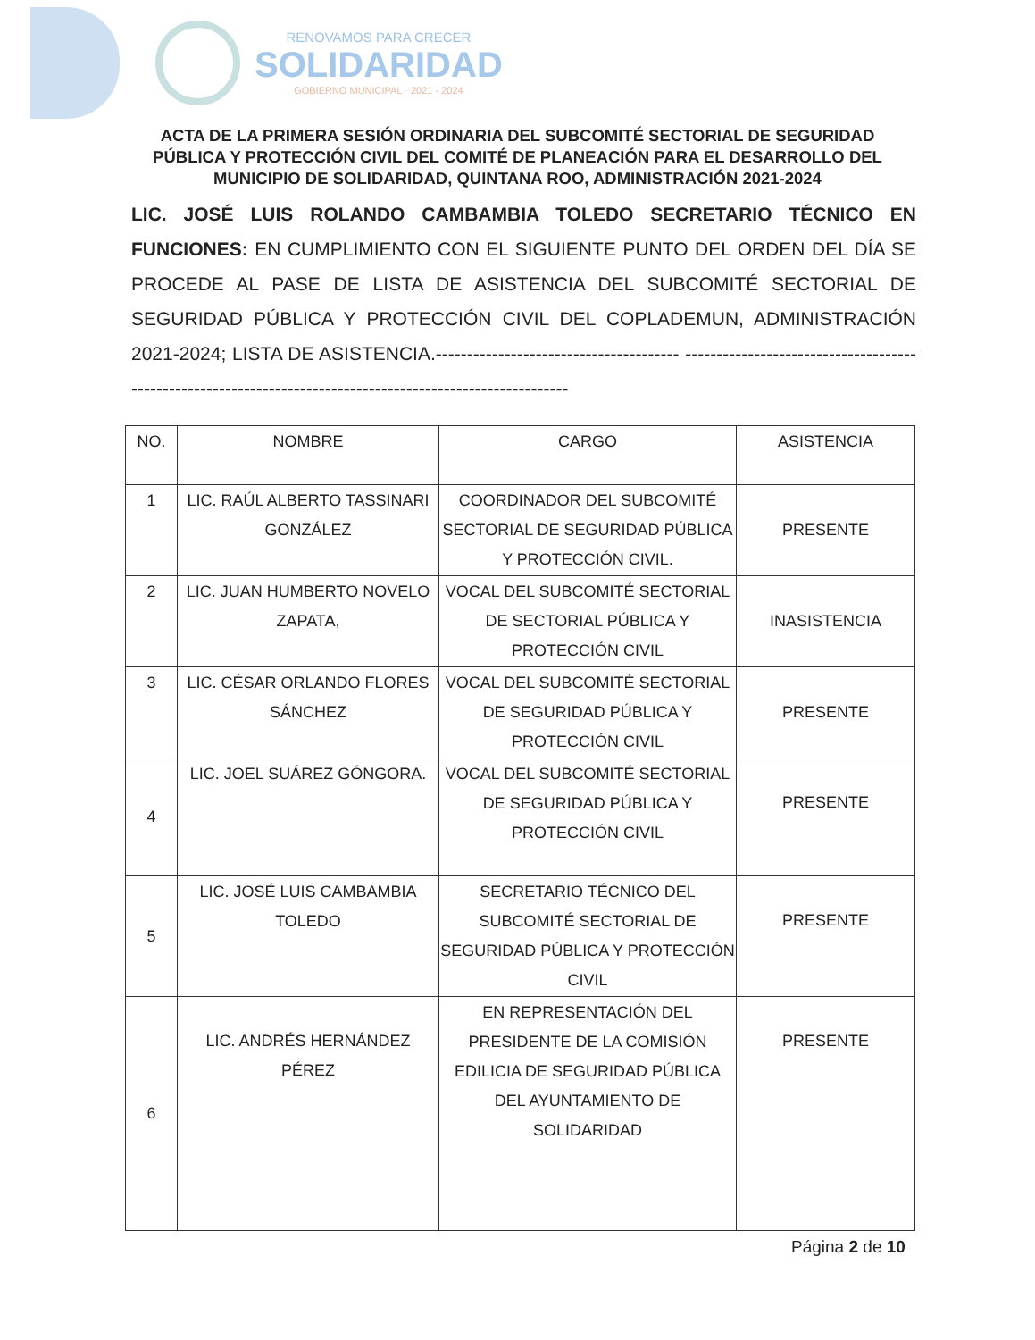RENOVAMOS PARA CRECER
SOLIDARIDAD
GOBIERNO MUNICIPAL · 2021 - 2024
ACTA DE LA PRIMERA SESIÓN ORDINARIA DEL SUBCOMITÉ SECTORIAL DE SEGURIDAD PÚBLICA Y PROTECCIÓN CIVIL DEL COMITÉ DE PLANEACIÓN PARA EL DESARROLLO DEL MUNICIPIO DE SOLIDARIDAD, QUINTANA ROO, ADMINISTRACIÓN 2021-2024
LIC. JOSÉ LUIS ROLANDO CAMBAMBIA TOLEDO SECRETARIO TÉCNICO EN FUNCIONES: EN CUMPLIMIENTO CON EL SIGUIENTE PUNTO DEL ORDEN DEL DÍA SE PROCEDE AL PASE DE LISTA DE ASISTENCIA DEL SUBCOMITÉ SECTORIAL DE SEGURIDAD PÚBLICA Y PROTECCIÓN CIVIL DEL COPLADEMUN, ADMINISTRACIÓN 2021-2024; LISTA DE ASISTENCIA.--------------------------------------- -----------------------------------------------------------------------------------------------------------
| NO. | NOMBRE | CARGO | ASISTENCIA |
| --- | --- | --- | --- |
| 1 | LIC. RAÚL ALBERTO TASSINARI GONZÁLEZ | COORDINADOR DEL SUBCOMITÉ SECTORIAL DE SEGURIDAD PÚBLICA Y PROTECCIÓN CIVIL. | PRESENTE |
| 2 | LIC. JUAN HUMBERTO NOVELO ZAPATA, | VOCAL DEL SUBCOMITÉ SECTORIAL DE SECTORIAL PÚBLICA Y PROTECCIÓN CIVIL | INASISTENCIA |
| 3 | LIC. CÉSAR ORLANDO FLORES SÁNCHEZ | VOCAL DEL SUBCOMITÉ SECTORIAL DE SEGURIDAD PÚBLICA Y PROTECCIÓN CIVIL | PRESENTE |
| 4 | LIC. JOEL SUÁREZ GÓNGORA. | VOCAL DEL SUBCOMITÉ SECTORIAL DE SEGURIDAD PÚBLICA Y PROTECCIÓN CIVIL | PRESENTE |
| 5 | LIC. JOSÉ LUIS CAMBAMBIA TOLEDO | SECRETARIO TÉCNICO DEL SUBCOMITÉ SECTORIAL DE SEGURIDAD PÚBLICA Y PROTECCIÓN CIVIL | PRESENTE |
| 6 | LIC. ANDRÉS HERNÁNDEZ PÉREZ | EN REPRESENTACIÓN DEL PRESIDENTE DE LA COMISIÓN EDILICIA DE SEGURIDAD PÚBLICA DEL AYUNTAMIENTO DE SOLIDARIDAD | PRESENTE |
Página 2 de 10